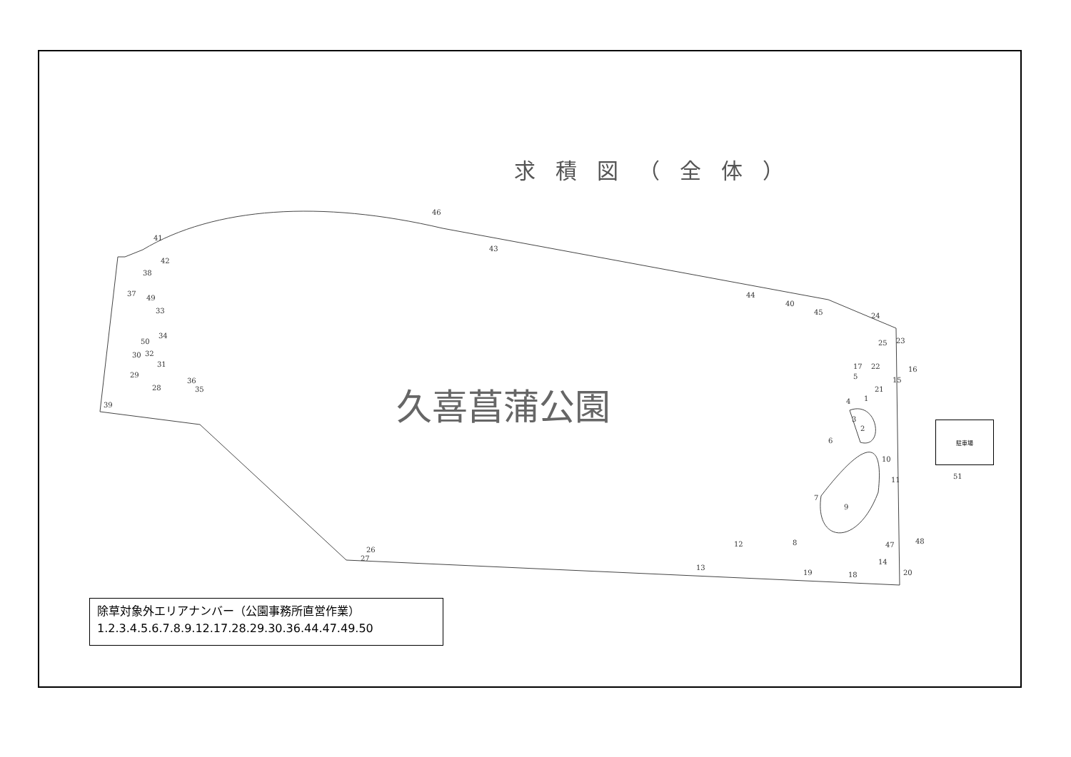求積図（全体）
久喜菖蒲公園
駐車場
51
46
41
43
42
38
37
49
33
34
50
30 32
31
29
36
28 35
39
44
40
45 24
25 23
17 22 16
5 15
21
1 4
3
2
6
10
11
7
9
12 8 47 48
26
27 14
13
19 18 20
除草対象外エリアナンバー（公園事務所直営作業）
1.2.3.4.5.6.7.8.9.12.17.28.29.30.36.44.47.49.50